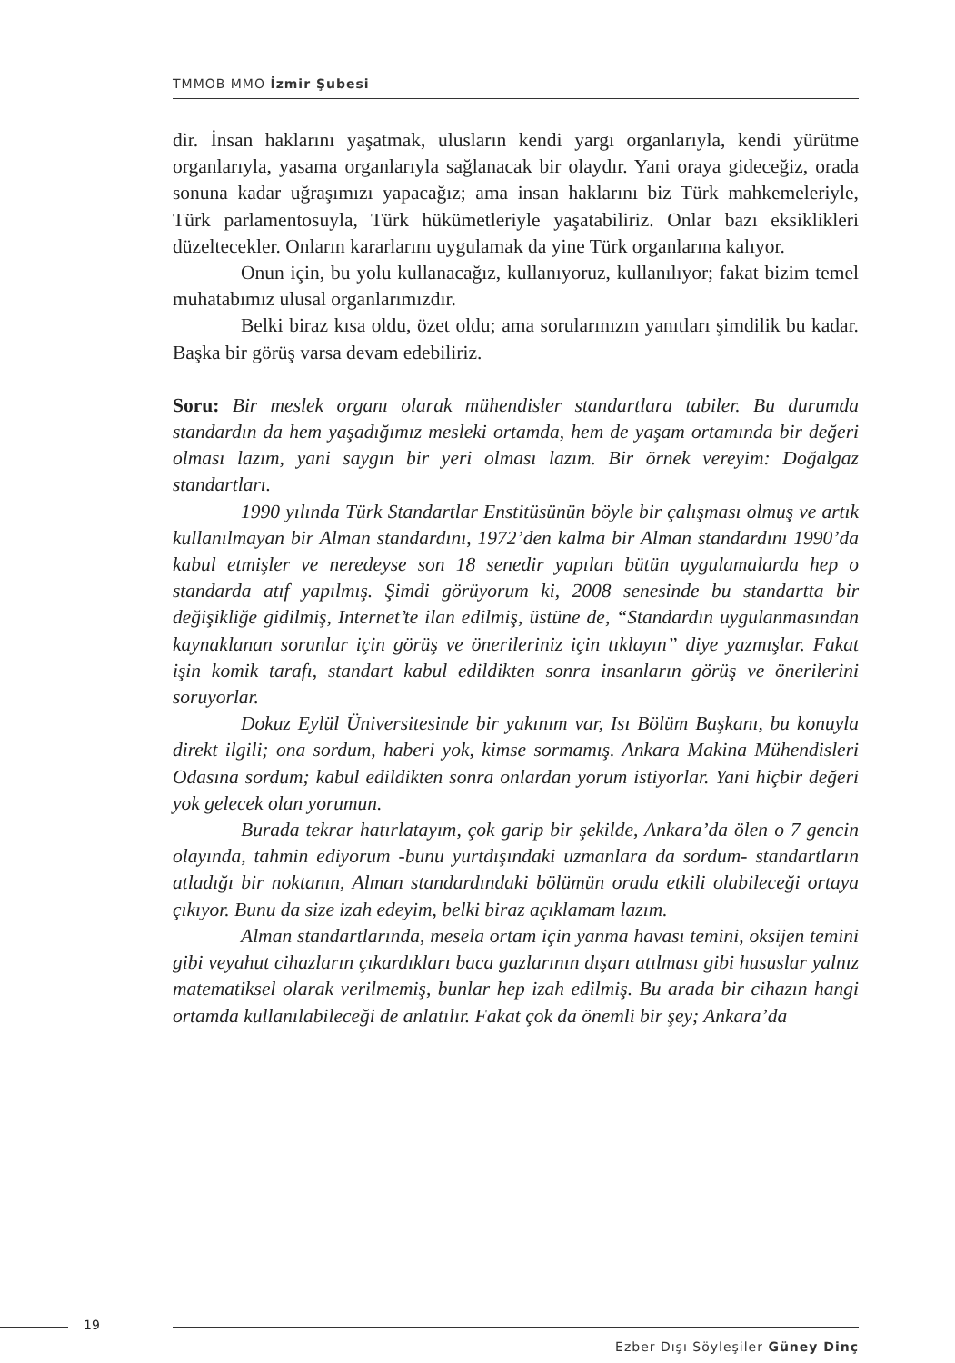TMMOB MMO İzmir Şubesi
dir. İnsan haklarını yaşatmak, ulusların kendi yargı organlarıyla, kendi yürütme organlarıyla, yasama organlarıyla sağlanacak bir olaydır. Yani oraya gideceğiz, orada sonuna kadar uğraşımızı yapacağız; ama insan haklarını biz Türk mahkemeleriyle, Türk parlamentosuyla, Türk hükümetleriyle yaşatabiliriz. Onlar bazı eksiklikleri düzeltecekler. Onların kararlarını uygulamak da yine Türk organlarına kalıyor.
Onun için, bu yolu kullanacağız, kullanıyoruz, kullanılıyor; fakat bizim temel muhatabımız ulusal organlarımızdır.
Belki biraz kısa oldu, özet oldu; ama sorularınızın yanıtları şimdilik bu kadar. Başka bir görüş varsa devam edebiliriz.
Soru: Bir meslek organı olarak mühendisler standartlara tabiler. Bu durumda standardın da hem yaşadığımız mesleki ortamda, hem de yaşam ortamında bir değeri olması lazım, yani saygın bir yeri olması lazım. Bir örnek vereyim: Doğalgaz standartları.
1990 yılında Türk Standartlar Enstitüsünün böyle bir çalışması olmuş ve artık kullanılmayan bir Alman standardını, 1972’den kalma bir Alman standardını 1990’da kabul etmişler ve neredeyse son 18 senedir yapılan bütün uygulamalarda hep o standarda atıf yapılmış. Şimdi görüyorum ki, 2008 senesinde bu standartta bir değişikliğe gidilmiş, Internet’te ilan edilmiş, üstüne de, “Standardın uygulanmasından kaynaklanan sorunlar için görüş ve önerileriniz için tıklayın” diye yazmışlar. Fakat işin komik tarafı, standart kabul edildikten sonra insanların görüş ve önerilerini soruyorlar.
Dokuz Eylül Üniversitesinde bir yakınım var, Isı Bölüm Başkanı, bu konuyla direkt ilgili; ona sordum, haberi yok, kimse sormamış. Ankara Makina Mühendisleri Odasına sordum; kabul edildikten sonra onlardan yorum istiyorlar. Yani hiçbir değeri yok gelecek olan yorumun.
Burada tekrar hatırlatayım, çok garip bir şekilde, Ankara’da ölen o 7 gencin olayında, tahmin ediyorum -bunu yurtdışındaki uzmanlara da sordum- standartların atladığı bir noktanın, Alman standardındaki bölümün orada etkili olabileceği ortaya çıkıyor. Bunu da size izah edeyim, belki biraz açıklamam lazım.
Alman standartlarında, mesela ortam için yanma havası temini, oksijen temini gibi veyahut cihazların çıkardıkları baca gazlarının dışarı atılması gibi hususlar yalnız matematiksel olarak verilmemiş, bunlar hep izah edilmiş. Bu arada bir cihazın hangi ortamda kullanılabileceği de anlatılır. Fakat çok da önemli bir şey; Ankara’da
19
Ezber Dışı Söyleşiler Güney Dinç